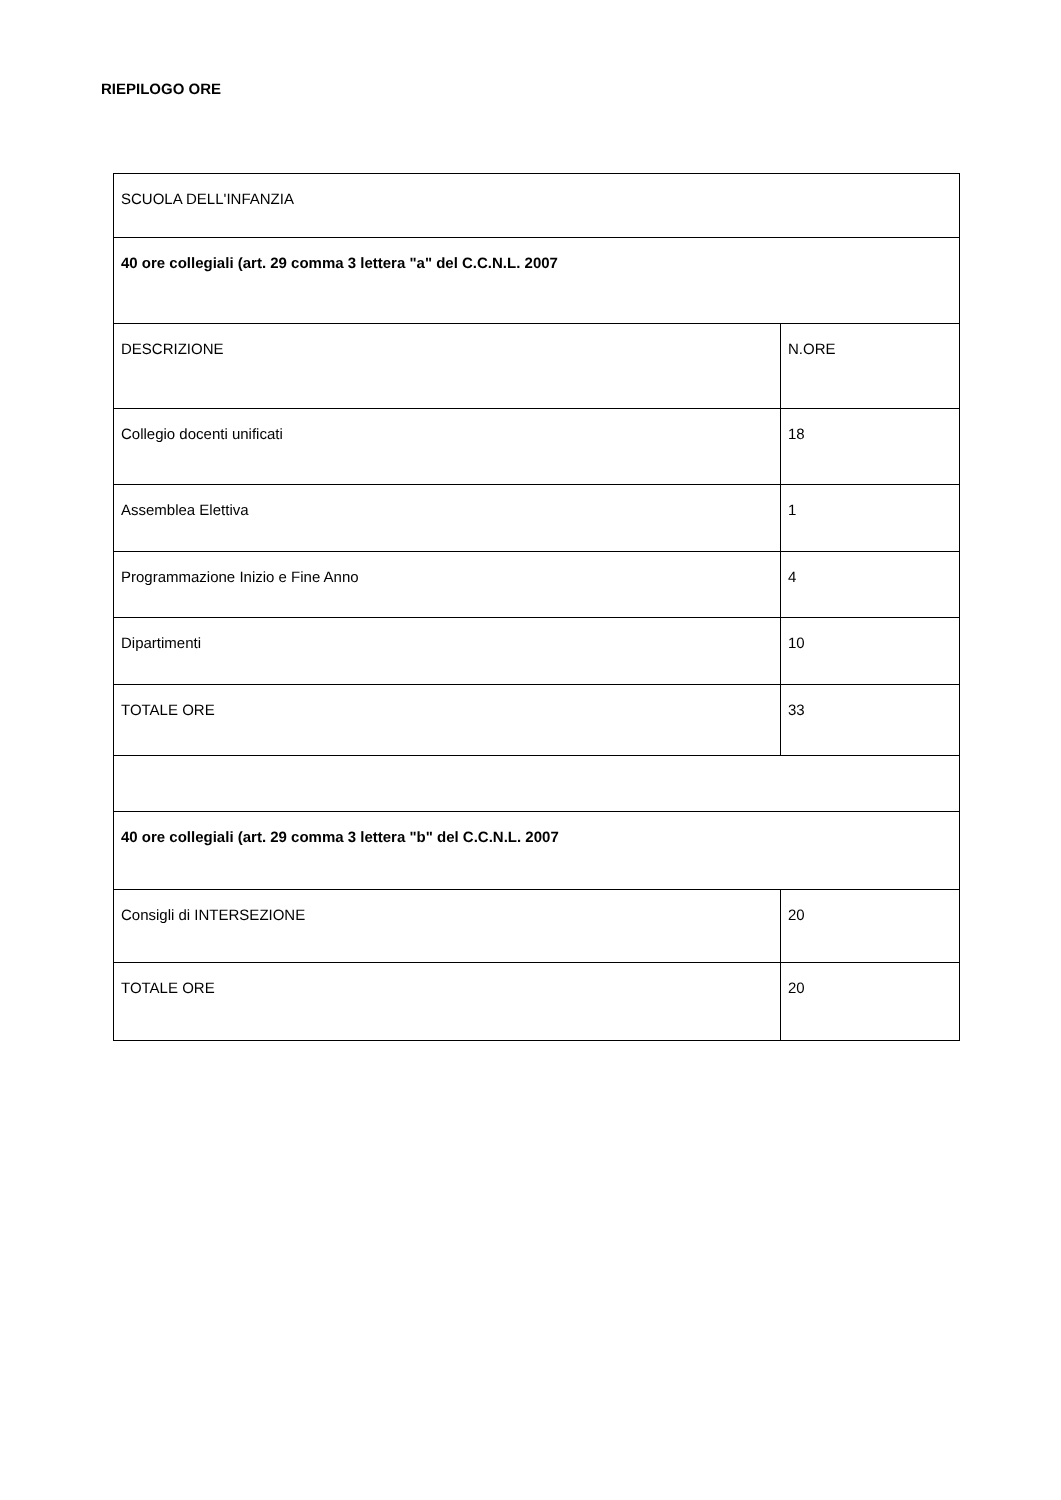RIEPILOGO ORE
| SCUOLA DELL'INFANZIA | |
| 40 ore collegiali (art. 29 comma 3 lettera "a" del C.C.N.L. 2007 | |
| DESCRIZIONE | N.ORE |
| Collegio docenti unificati | 18 |
| Assemblea Elettiva | 1 |
| Programmazione Inizio e Fine Anno | 4 |
| Dipartimenti | 10 |
| TOTALE ORE | 33 |
| 40 ore collegiali (art. 29 comma 3 lettera "b" del C.C.N.L. 2007 | |
| Consigli di INTERSEZIONE | 20 |
| TOTALE ORE | 20 |